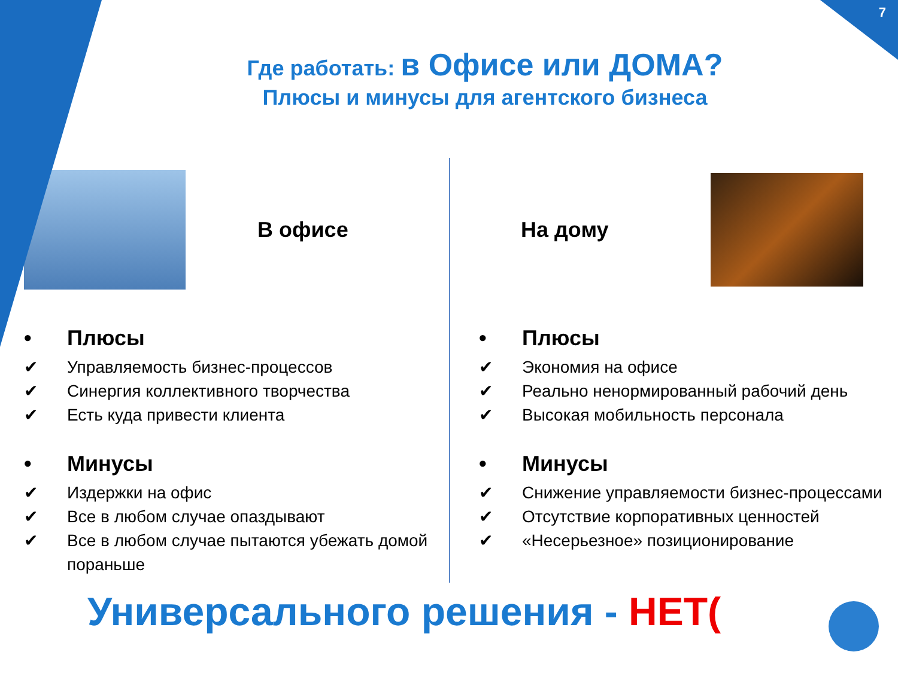7
Где работать: в Офисе или ДОМА?
Плюсы и минусы для агентского бизнеса
В офисе
• Плюсы
✔ Управляемость бизнес-процессов
✔ Синергия коллективного творчества
✔ Есть куда привести клиента
• Минусы
✔ Издержки на офис
✔ Все в любом случае опаздывают
✔ Все в любом случае пытаются убежать домой пораньше
На дому
• Плюсы
✔ Экономия на офисе
✔ Реально ненормированный рабочий день
✔ Высокая мобильность персонала
• Минусы
✔ Снижение управляемости бизнес-процессами
✔ Отсутствие корпоративных ценностей
✔ «Несерьезное» позиционирование
Универсального решения - НЕТ(